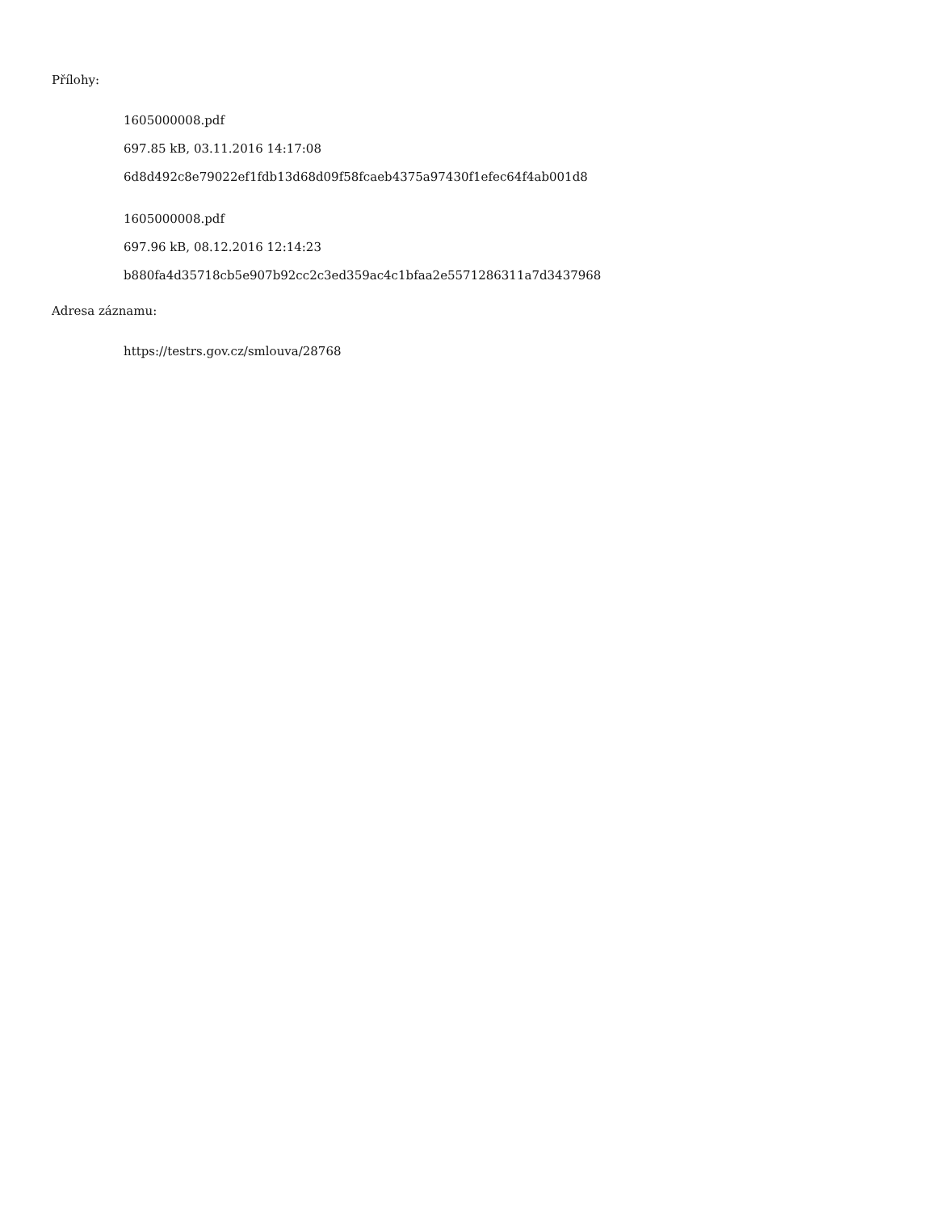Přílohy:
1605000008.pdf
697.85 kB, 03.11.2016 14:17:08
6d8d492c8e79022ef1fdb13d68d09f58fcaeb4375a97430f1efec64f4ab001d8
1605000008.pdf
697.96 kB, 08.12.2016 12:14:23
b880fa4d35718cb5e907b92cc2c3ed359ac4c1bfaa2e5571286311a7d3437968
Adresa záznamu:
https://testrs.gov.cz/smlouva/28768